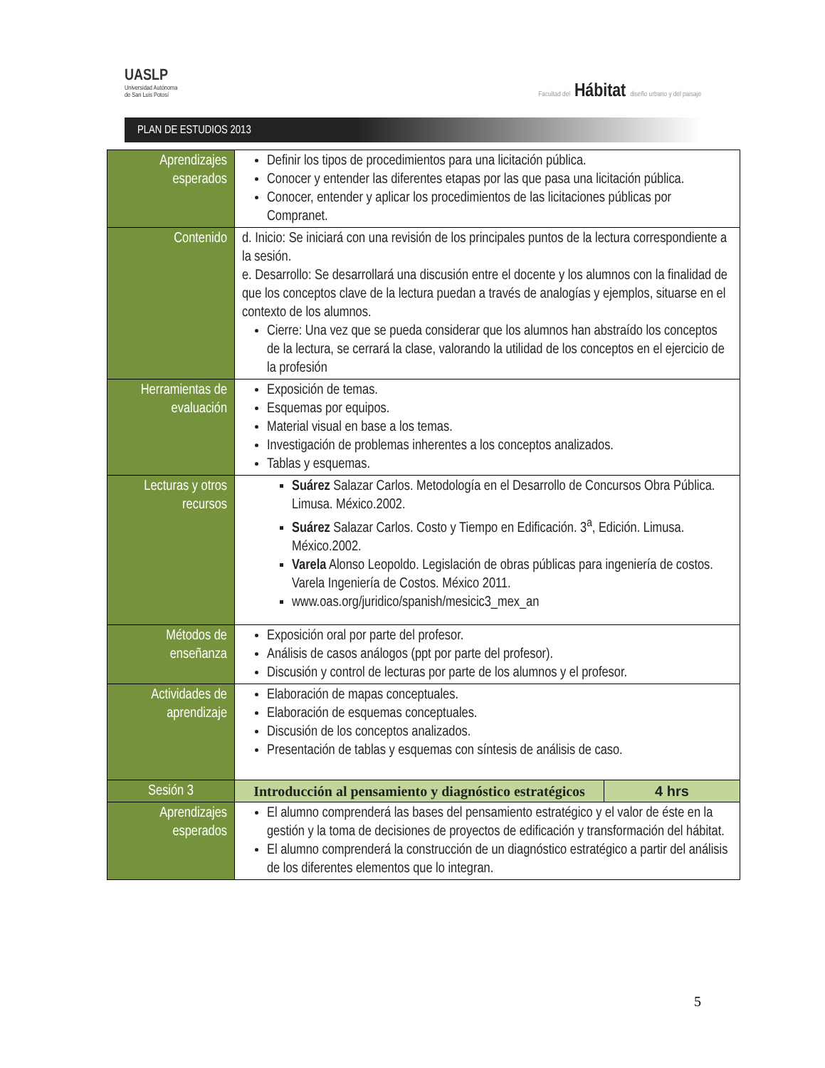UASLP
Universidad Autónoma
de San Luis Potosí
Facultad del Hábitat diseño urbano y del paisaje
PLAN DE ESTUDIOS 2013
| Aprendizajes esperados | Definir los tipos de procedimientos para una licitación pública. Conocer y entender las diferentes etapas por las que pasa una licitación pública. Conocer, entender y aplicar los procedimientos de las licitaciones públicas por Compranet. | |
| Contenido | d. Inicio: Se iniciará con una revisión de los principales puntos de la lectura correspondiente a la sesión. e. Desarrollo: Se desarrollará una discusión entre el docente y los alumnos con la finalidad de que los conceptos clave de la lectura puedan a través de analogías y ejemplos, situarse en el contexto de los alumnos. Cierre: Una vez que se pueda considerar que los alumnos han abstraído los conceptos de la lectura, se cerrará la clase, valorando la utilidad de los conceptos en el ejercicio de la profesión | |
| Herramientas de evaluación | Exposición de temas. Esquemas por equipos. Material visual en base a los temas. Investigación de problemas inherentes a los conceptos analizados. Tablas y esquemas. | |
| Lecturas y otros recursos | Suárez Salazar Carlos. Metodología en el Desarrollo de Concursos Obra Pública. Limusa. México.2002. Suárez Salazar Carlos. Costo y Tiempo en Edificación. 3<sup>a</sup>, Edición. Limusa. México.2002. Varela Alonso Leopoldo. Legislación de obras públicas para ingeniería de costos. Varela Ingeniería de Costos. México 2011. www.oas.org/juridico/spanish/mesicic3_mex_an | |
| Métodos de enseñanza | Exposición oral por parte del profesor. Análisis de casos análogos (ppt por parte del profesor). Discusión y control de lecturas por parte de los alumnos y el profesor. | |
| Actividades de aprendizaje | Elaboración de mapas conceptuales. Elaboración de esquemas conceptuales. Discusión de los conceptos analizados. Presentación de tablas y esquemas con síntesis de análisis de caso. | |
| Sesión 3 | Introducción al pensamiento y diagnóstico estratégicos | 4 hrs |
| Aprendizajes esperados | El alumno comprenderá las bases del pensamiento estratégico y el valor de éste en la gestión y la toma de decisiones de proyectos de edificación y transformación del hábitat. El alumno comprenderá la construcción de un diagnóstico estratégico a partir del análisis de los diferentes elementos que lo integran. | |
5